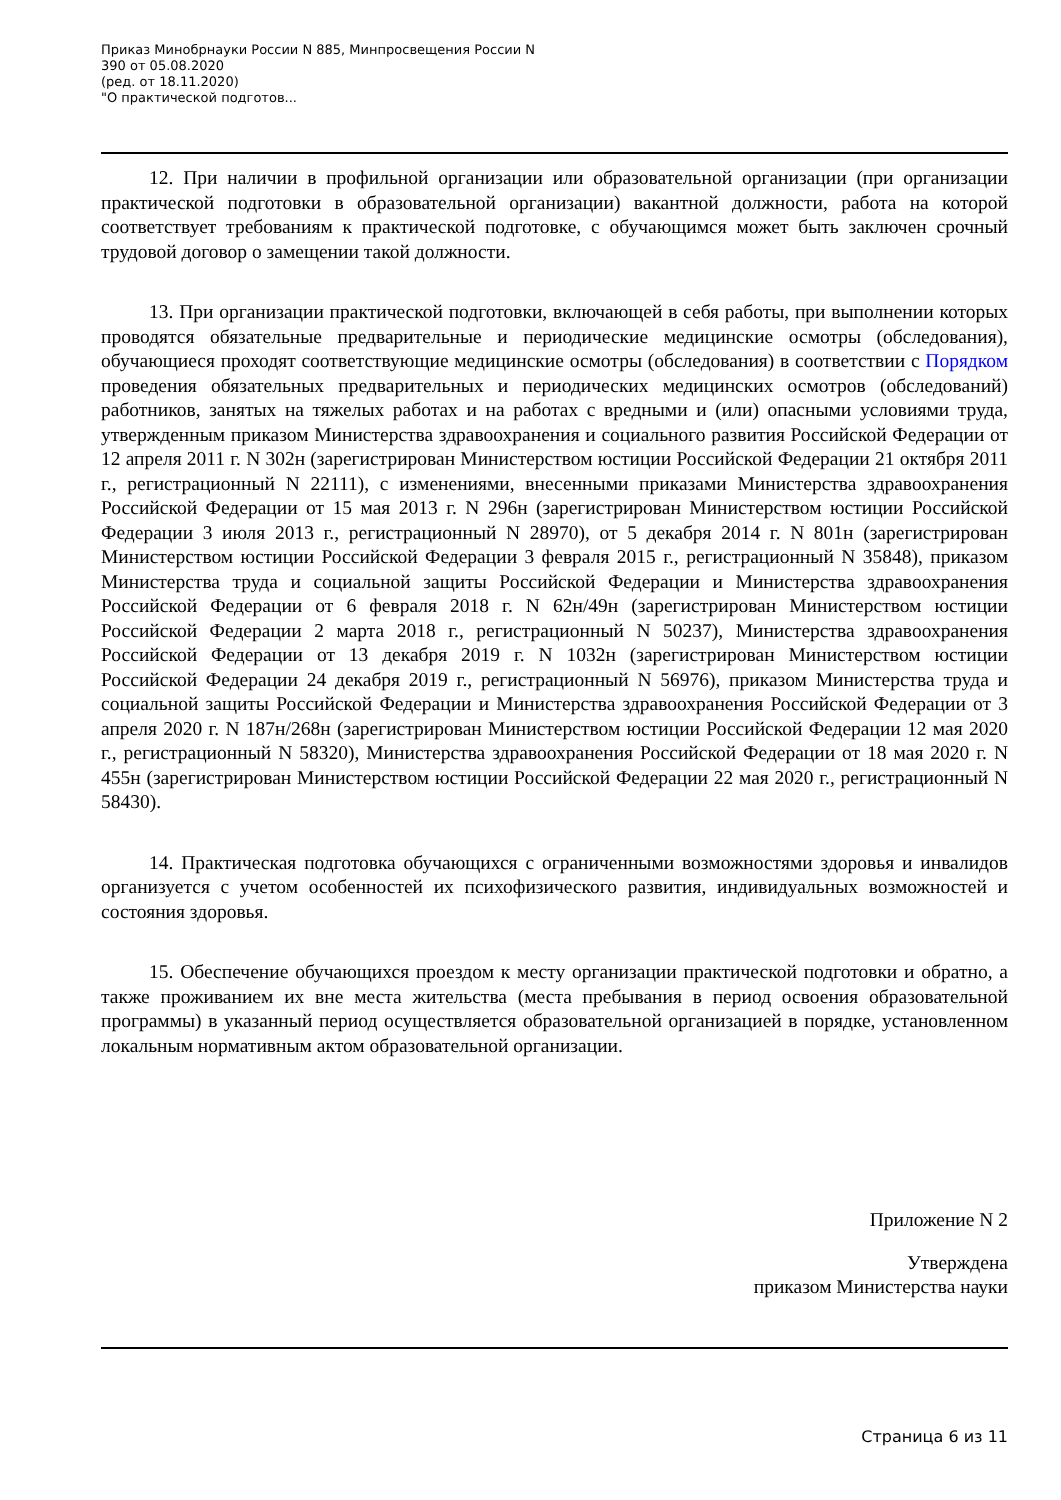Приказ Минобрнауки России N 885, Минпросвещения России N
390 от 05.08.2020
(ред. от 18.11.2020)
"О практической подготов...
12. При наличии в профильной организации или образовательной организации (при организации практической подготовки в образовательной организации) вакантной должности, работа на которой соответствует требованиям к практической подготовке, с обучающимся может быть заключен срочный трудовой договор о замещении такой должности.
13. При организации практической подготовки, включающей в себя работы, при выполнении которых проводятся обязательные предварительные и периодические медицинские осмотры (обследования), обучающиеся проходят соответствующие медицинские осмотры (обследования) в соответствии с Порядком проведения обязательных предварительных и периодических медицинских осмотров (обследований) работников, занятых на тяжелых работах и на работах с вредными и (или) опасными условиями труда, утвержденным приказом Министерства здравоохранения и социального развития Российской Федерации от 12 апреля 2011 г. N 302н (зарегистрирован Министерством юстиции Российской Федерации 21 октября 2011 г., регистрационный N 22111), с изменениями, внесенными приказами Министерства здравоохранения Российской Федерации от 15 мая 2013 г. N 296н (зарегистрирован Министерством юстиции Российской Федерации 3 июля 2013 г., регистрационный N 28970), от 5 декабря 2014 г. N 801н (зарегистрирован Министерством юстиции Российской Федерации 3 февраля 2015 г., регистрационный N 35848), приказом Министерства труда и социальной защиты Российской Федерации и Министерства здравоохранения Российской Федерации от 6 февраля 2018 г. N 62н/49н (зарегистрирован Министерством юстиции Российской Федерации 2 марта 2018 г., регистрационный N 50237), Министерства здравоохранения Российской Федерации от 13 декабря 2019 г. N 1032н (зарегистрирован Министерством юстиции Российской Федерации 24 декабря 2019 г., регистрационный N 56976), приказом Министерства труда и социальной защиты Российской Федерации и Министерства здравоохранения Российской Федерации от 3 апреля 2020 г. N 187н/268н (зарегистрирован Министерством юстиции Российской Федерации 12 мая 2020 г., регистрационный N 58320), Министерства здравоохранения Российской Федерации от 18 мая 2020 г. N 455н (зарегистрирован Министерством юстиции Российской Федерации 22 мая 2020 г., регистрационный N 58430).
14. Практическая подготовка обучающихся с ограниченными возможностями здоровья и инвалидов организуется с учетом особенностей их психофизического развития, индивидуальных возможностей и состояния здоровья.
15. Обеспечение обучающихся проездом к месту организации практической подготовки и обратно, а также проживанием их вне места жительства (места пребывания в период освоения образовательной программы) в указанный период осуществляется образовательной организацией в порядке, установленном локальным нормативным актом образовательной организации.
Приложение N 2
Утверждена
приказом Министерства науки
Страница 6 из 11